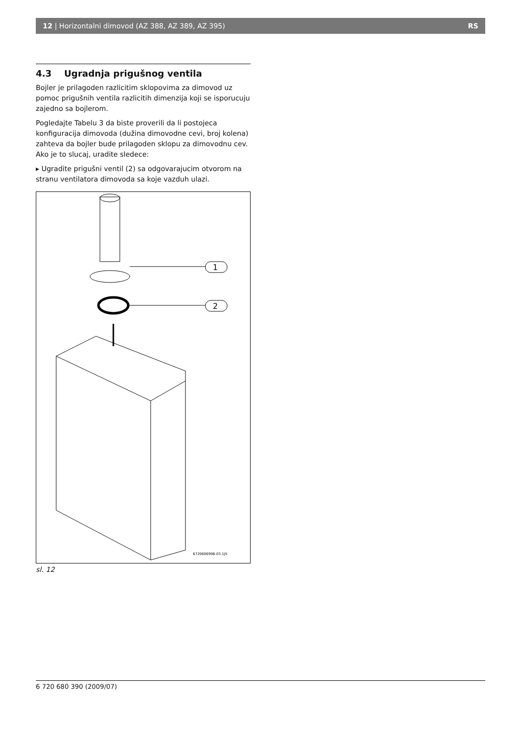12 | Horizontalni dimovod (AZ 388, AZ 389, AZ 395) RS
4.3 Ugradnja prigušnog ventila
Bojler je prilagoden razlicitim sklopovima za dimovod uz pomoc prigušnih ventila razlicitih dimenzija koji se isporucuju zajedno sa bojlerom.
Pogledajte Tabelu 3 da biste proverili da li postojeca konfiguracija dimovoda (dužina dimovodne cevi, broj kolena) zahteva da bojler bude prilagoden sklopu za dimovodnu cev. Ako je to slucaj, uradite sledece:
▸ Ugradite prigušni ventil (2) sa odgovarajucim otvorom na stranu ventilatora dimovoda sa koje vazduh ulazi.
1
2
6720606996-03.1JS
sl. 12
6 720 680 390 (2009/07)